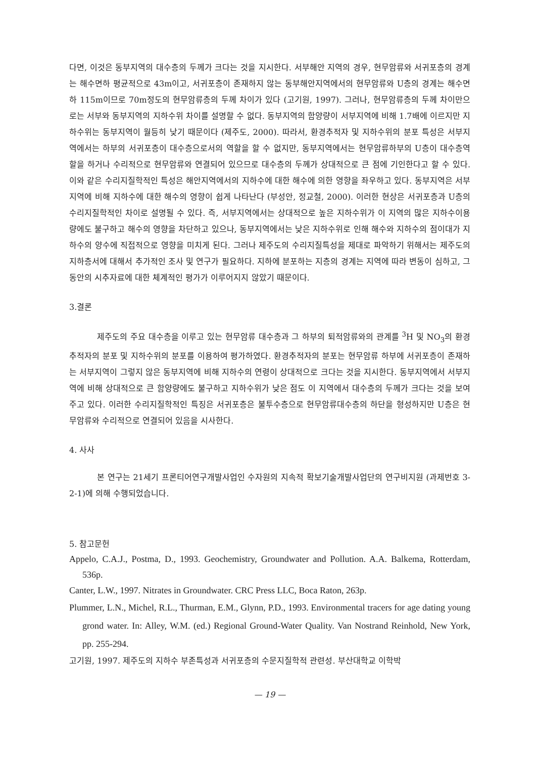다면, 이것은 동부지역의 대수층의 두께가 크다는 것을 지시한다. 서부해안 지역의 경우, 현무암류와 서귀포층의 경계는 해수면하 평균적으로 43m이고, 서귀포층이 존재하지 않는 동부해안지역에서의 현무암류와 U층의 경계는 해수면하 115m이므로 70m정도의 현무암류층의 두께 차이가 있다 (고기원, 1997). 그러나, 현무암류층의 두께 차이만으로는 서부와 동부지역의 지하수위 차이를 설명할 수 없다. 동부지역의 함양량이 서부지역에 비해 1.7배에 이르지만 지하수위는 동부지역이 월등히 낮기 때문이다 (제주도, 2000). 따라서, 환경추적자 및 지하수위의 분포 특성은 서부지역에서는 하부의 서귀포층이 대수층으로서의 역할을 할 수 없지만, 동부지역에서는 현무암류하부의 U층이 대수층역할을 하거나 수리적으로 현무암류와 연결되어 있으므로 대수층의 두께가 상대적으로 큰 점에 기인한다고 할 수 있다. 이와 같은 수리지질학적인 특성은 해안지역에서의 지하수에 대한 해수에 의한 영향을 좌우하고 있다. 동부지역은 서부지역에 비해 지하수에 대한 해수의 영향이 쉽게 나타난다 (부성안, 정교철, 2000). 이러한 현상은 서귀포층과 U층의 수리지질학적인 차이로 설명될 수 있다. 즉, 서부지역에서는 상대적으로 높은 지하수위가 이 지역의 많은 지하수이용량에도 불구하고 해수의 영향을 차단하고 있으나, 동부지역에서는 낮은 지하수위로 인해 해수와 지하수의 점이대가 지하수의 양수에 직접적으로 영향을 미치게 된다. 그러나 제주도의 수리지질특성을 제대로 파악하기 위해서는 제주도의 지하층서에 대해서 추가적인 조사 및 연구가 필요하다. 지하에 분포하는 지층의 경계는 지역에 따라 변동이 심하고, 그 동안의 시추자료에 대한 체계적인 평가가 이루어지지 않았기 때문이다.
3.결론
제주도의 주요 대수층을 이루고 있는 현무암류 대수층과 그 하부의 퇴적암류와의 관계를 <sup>3</sup>H 및 NO<sub>3</sub>의 환경추적자의 분포 및 지하수위의 분포를 이용하여 평가하였다. 환경추적자의 분포는 현무암류 하부에 서귀포층이 존재하는 서부지역이 그렇지 않은 동부지역에 비해 지하수의 연령이 상대적으로 크다는 것을 지시한다. 동부지역에서 서부지역에 비해 상대적으로 큰 함양량에도 불구하고 지하수위가 낮은 점도 이 지역에서 대수층의 두께가 크다는 것을 보여주고 있다. 이러한 수리지질학적인 특징은 서귀포층은 불투수층으로 현무암류대수층의 하단을 형성하지만 U층은 현무암류와 수리적으로 연결되어 있음을 시사한다.
4. 사사
본 연구는 21세기 프론티어연구개발사업인 수자원의 지속적 확보기술개발사업단의 연구비지원 (과제번호 3-2-1)에 의해 수행되었습니다.
5. 참고문헌
Appelo, C.A.J., Postma, D., 1993. Geochemistry, Groundwater and Pollution. A.A. Balkema, Rotterdam, 536p.
Canter, L.W., 1997. Nitrates in Groundwater. CRC Press LLC, Boca Raton, 263p.
Plummer, L.N., Michel, R.L., Thurman, E.M., Glynn, P.D., 1993. Environmental tracers for age dating young grond water. In: Alley, W.M. (ed.) Regional Ground-Water Quality. Van Nostrand Reinhold, New York, pp. 255-294.
고기원, 1997. 제주도의 지하수 부존특성과 서귀포층의 수문지질학적 관련성. 부산대학교 이학박
— 19 —